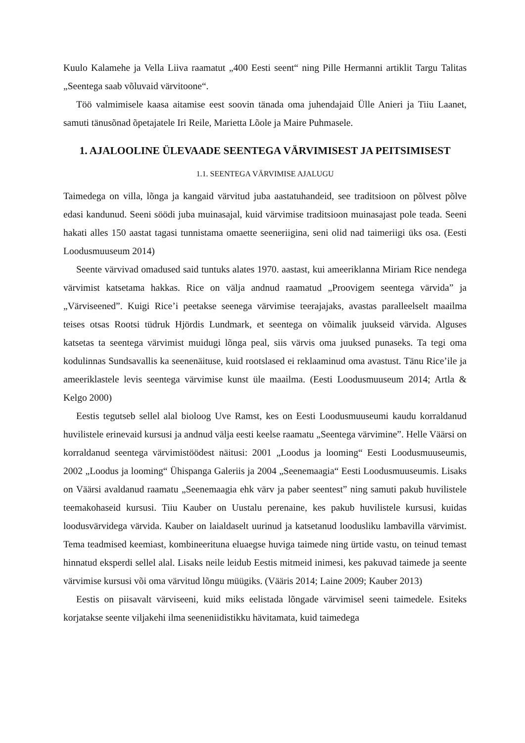Kuulo Kalamehe ja Vella Liiva raamatut „400 Eesti seent“ ning Pille Hermanni artiklit Targu Talitas „Seentega saab võluvaid värvitoone“.
Töö valmimisele kaasa aitamise eest soovin tänada oma juhendajaid Ülle Anieri ja Tiiu Laanet, samuti tänusõnad õpetajatele Iri Reile, Marietta Lõole ja Maire Puhmasele.
1. AJALOOLINE ÜLEVAADE SEENTEGA VÄRVIMISEST JA PEITSIMISEST
1.1. SEENTEGA VÄRVIMISE AJALUGU
Taimedega on villa, lõnga ja kangaid värvitud juba aastatuhandeid, see traditsioon on põlvest põlve edasi kandunud. Seeni söödi juba muinasajal, kuid värvimise traditsioon muinasajast pole teada. Seeni hakati alles 150 aastat tagasi tunnistama omaette seeneriigina, seni olid nad taimeriigi üks osa. (Eesti Loodusmuuseum 2014)
Seente värvivad omadused said tuntuks alates 1970. aastast, kui ameeriklanna Miriam Rice nendega värvimist katsetama hakkas. Rice on välja andnud raamatud „Proovigem seentega värvida” ja „Värviseened”. Kuigi Rice’i peetakse seenega värvimise teerajajaks, avastas paralleelselt maailma teises otsas Rootsi tüdruk Hjördis Lundmark, et seentega on võimalik juukseid värvida. Alguses katsetas ta seentega värvimist muidugi lõnga peal, siis värvis oma juuksed punaseks. Ta tegi oma kodulinnas Sundsavallis ka seenenäituse, kuid rootslased ei reklaaminud oma avastust. Tänu Rice’ile ja ameeriklastele levis seentega värvimise kunst üle maailma. (Eesti Loodusmuuseum 2014; Artla & Kelgo 2000)
Eestis tegutseb sellel alal bioloog Uve Ramst, kes on Eesti Loodusmuuseumi kaudu korraldanud huvilistele erinevaid kursusi ja andnud välja eesti keelse raamatu „Seentega värvimine”. Helle Väärsi on korraldanud seentega värvimistöödest näitusi: 2001 „Loodus ja looming“ Eesti Loodusmuuseumis, 2002 „Loodus ja looming“ Ühispanga Galeriis ja 2004 „Seenemaagia“ Eesti Loodusmuuseumis. Lisaks on Väärsi avaldanud raamatu „Seenemaagia ehk värv ja paber seentest” ning samuti pakub huvilistele teemakohaseid kursusi. Tiiu Kauber on Uustalu perenaine, kes pakub huvilistele kursusi, kuidas loodusvärvidega värvida. Kauber on laialdaselt uurinud ja katsetanud loodusliku lambavilla värvimist. Tema teadmised keemiast, kombineerituna eluaegse huviga taimede ning ürtide vastu, on teinud temast hinnatud eksperdi sellel alal. Lisaks neile leidub Eestis mitmeid inimesi, kes pakuvad taimede ja seente värvimise kursusi või oma värvitud lõngu müügiks. (Vääris 2014; Laine 2009; Kauber 2013)
Eestis on piisavalt värviseeni, kuid miks eelistada lõngade värvimisel seeni taimedele. Esiteks korjatakse seente viljakehi ilma seeneniidistikku hävitamata, kuid taimedega